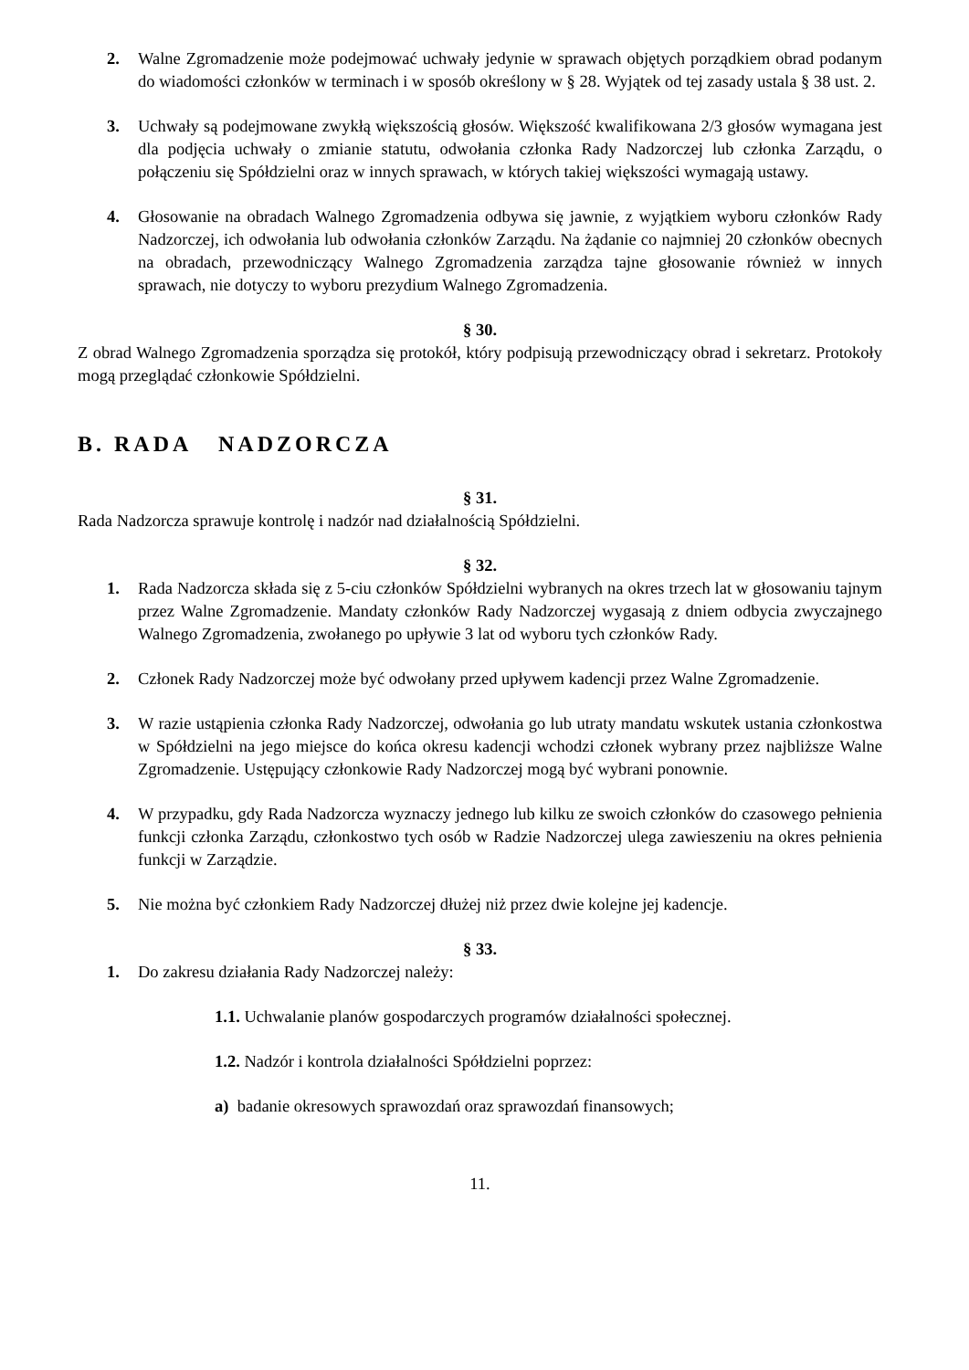2. Walne Zgromadzenie może podejmować uchwały jedynie w sprawach objętych porządkiem obrad podanym do wiadomości członków w terminach i w sposób określony w § 28. Wyjątek od tej zasady ustala § 38 ust. 2.
3. Uchwały są podejmowane zwykłą większością głosów. Większość kwalifikowana 2/3 głosów wymagana jest dla podjęcia uchwały o zmianie statutu, odwołania członka Rady Nadzorczej lub członka Zarządu, o połączeniu się Spółdzielni oraz w innych sprawach, w których takiej większości wymagają ustawy.
4. Głosowanie na obradach Walnego Zgromadzenia odbywa się jawnie, z wyjątkiem wyboru członków Rady Nadzorczej, ich odwołania lub odwołania członków Zarządu. Na żądanie co najmniej 20 członków obecnych na obradach, przewodniczący Walnego Zgromadzenia zarządza tajne głosowanie również w innych sprawach, nie dotyczy to wyboru prezydium Walnego Zgromadzenia.
§ 30.
Z obrad Walnego Zgromadzenia sporządza się protokół, który podpisują przewodniczący obrad i sekretarz. Protokoły mogą przeglądać członkowie Spółdzielni.
B. RADA NADZORCZA
§ 31.
Rada Nadzorcza sprawuje kontrolę i nadzór nad działalnością Spółdzielni.
§ 32.
1. Rada Nadzorcza składa się z 5-ciu członków Spółdzielni wybranych na okres trzech lat w głosowaniu tajnym przez Walne Zgromadzenie. Mandaty członków Rady Nadzorczej wygasają z dniem odbycia zwyczajnego Walnego Zgromadzenia, zwołanego po upływie 3 lat od wyboru tych członków Rady.
2. Członek Rady Nadzorczej może być odwołany przed upływem kadencji przez Walne Zgromadzenie.
3. W razie ustąpienia członka Rady Nadzorczej, odwołania go lub utraty mandatu wskutek ustania członkostwa w Spółdzielni na jego miejsce do końca okresu kadencji wchodzi członek wybrany przez najbliższe Walne Zgromadzenie. Ustępujący członkowie Rady Nadzorczej mogą być wybrani ponownie.
4. W przypadku, gdy Rada Nadzorcza wyznaczy jednego lub kilku ze swoich członków do czasowego pełnienia funkcji członka Zarządu, członkostwo tych osób w Radzie Nadzorczej ulega zawieszeniu na okres pełnienia funkcji w Zarządzie.
5. Nie można być członkiem Rady Nadzorczej dłużej niż przez dwie kolejne jej kadencje.
§ 33.
1. Do zakresu działania Rady Nadzorczej należy:
1.1. Uchwalanie planów gospodarczych programów działalności społecznej.
1.2. Nadzór i kontrola działalności Spółdzielni poprzez:
a) badanie okresowych sprawozdań oraz sprawozdań finansowych;
11.